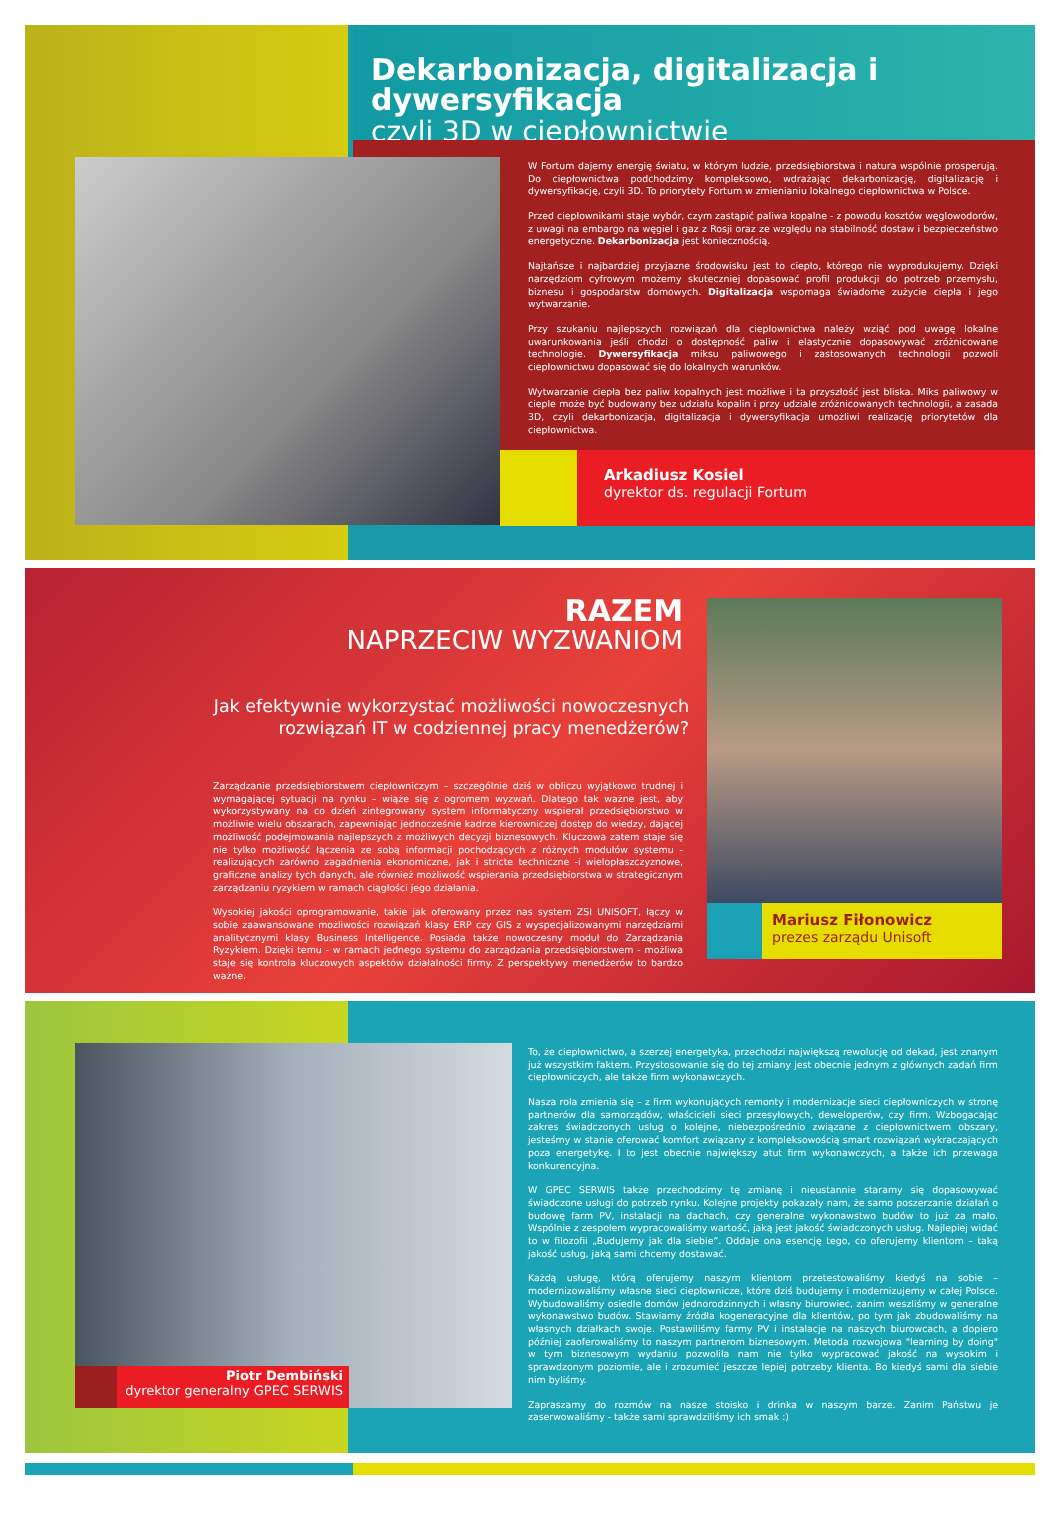Dekarbonizacja, digitalizacja i dywersyfikacja
czyli 3D w ciepłownictwie
W Fortum dajemy energię światu, w którym ludzie, przedsiębiorstwa i natura wspólnie prosperują. Do ciepłownictwa podchodzimy kompleksowo, wdrażając dekarbonizację, digitalizację i dywersyfikację, czyli 3D. To priorytety Fortum w zmienianiu lokalnego ciepłownictwa w Polsce.
Przed ciepłownikami staje wybór, czym zastąpić paliwa kopalne - z powodu kosztów węglowodorów, z uwagi na embargo na węgiel i gaz z Rosji oraz ze względu na stabilność dostaw i bezpieczeństwo energetyczne. Dekarbonizacja jest koniecznością.
Najtańsze i najbardziej przyjazne środowisku jest to ciepło, którego nie wyprodukujemy. Dzięki narzędziom cyfrowym możemy skuteczniej dopasować profil produkcji do potrzeb przemysłu, biznesu i gospodarstw domowych. Digitalizacja wspomaga świadome zużycie ciepła i jego wytwarzanie.
Przy szukaniu najlepszych rozwiązań dla ciepłownictwa należy wziąć pod uwagę lokalne uwarunkowania jeśli chodzi o dostępność paliw i elastycznie dopasowywać zróżnicowane technologie. Dywersyfikacja miksu paliwowego i zastosowanych technologii pozwoli ciepłownictwu dopasować się do lokalnych warunków.
Wytwarzanie ciepła bez paliw kopalnych jest możliwe i ta przyszłość jest bliska. Miks paliwowy w cieple może być budowany bez udziału kopalin i przy udziale zróżnicowanych technologii, a zasada 3D, czyli dekarbonizacja, digitalizacja i dywersyfikacja umożliwi realizację priorytetów dla ciepłownictwa.
Arkadiusz Kosiel
dyrektor ds. regulacji Fortum
RAZEM
NAPRZECIW WYZWANIOM
Jak efektywnie wykorzystać możliwości nowoczesnych rozwiązań IT w codziennej pracy menedżerów?
Zarządzanie przedsiębiorstwem ciepłowniczym – szczególnie dziś w obliczu wyjątkowo trudnej i wymagającej sytuacji na rynku – wiąże się z ogromem wyzwań. Dlatego tak ważne jest, aby wykorzystywany na co dzień zintegrowany system informatyczny wspierał przedsiębiorstwo w możliwie wielu obszarach, zapewniając jednocześnie kadrze kierowniczej dostęp do wiedzy, dającej możliwość podejmowania najlepszych z możliwych decyzji biznesowych. Kluczowa zatem staje się nie tylko możliwość łączenia ze sobą informacji pochodzących z różnych modułów systemu - realizujących zarówno zagadnienia ekonomiczne, jak i stricte techniczne -i wielopłaszczyznowe, graficzne analizy tych danych, ale również możliwość wspierania przedsiębiorstwa w strategicznym zarządzaniu ryzykiem w ramach ciągłości jego działania.
Wysokiej jakości oprogramowanie, takie jak oferowany przez nas system ZSI UNISOFT, łączy w sobie zaawansowane możliwości rozwiązań klasy ERP czy GIS z wyspecjalizowanymi narzędziami analitycznymi klasy Business Intelligence. Posiada także nowoczesny moduł do Zarządzania Ryzykiem. Dzięki temu - w ramach jednego systemu do zarządzania przedsiębiorstwem - możliwa staje się kontrola kluczowych aspektów działalności firmy. Z perspektywy menedżerów to bardzo ważne.
Mariusz Fiłonowicz
prezes zarządu Unisoft
Piotr Dembiński
dyrektor generalny GPEC SERWIS
To, że ciepłownictwo, a szerzej energetyka, przechodzi największą rewolucję od dekad, jest znanym już wszystkim faktem. Przystosowanie się do tej zmiany jest obecnie jednym z głównych zadań firm ciepłowniczych, ale także firm wykonawczych.
Nasza rola zmienia się – z firm wykonujących remonty i modernizacje sieci ciepłowniczych w stronę partnerów dla samorządów, właścicieli sieci przesyłowych, deweloperów, czy firm. Wzbogacając zakres świadczonych usług o kolejne, niebezpośrednio związane z ciepłownictwem obszary, jesteśmy w stanie oferować komfort związany z kompleksowością smart rozwiązań wykraczających poza energetykę. I to jest obecnie największy atut firm wykonawczych, a także ich przewaga konkurencyjna.
W GPEC SERWIS także przechodzimy tę zmianę i nieustannie staramy się dopasowywać świadczone usługi do potrzeb rynku. Kolejne projekty pokazały nam, że samo poszerzanie działań o budowę farm PV, instalacji na dachach, czy generalne wykonawstwo budów to już za mało. Wspólnie z zespołem wypracowaliśmy wartość, jaką jest jakość świadczonych usług. Najlepiej widać to w filozofii „Budujemy jak dla siebie”. Oddaje ona esencję tego, co oferujemy klientom – taką jakość usług, jaką sami chcemy dostawać.
Każdą usługę, którą oferujemy naszym klientom przetestowaliśmy kiedyś na sobie – modernizowaliśmy własne sieci ciepłownicze, które dziś budujemy i modernizujemy w całej Polsce. Wybudowaliśmy osiedle domów jednorodzinnych i własny biurowiec, zanim weszliśmy w generalne wykonawstwo budów. Stawiamy źródła kogeneracyjne dla klientów, po tym jak zbudowaliśmy na własnych działkach swoje. Postawiliśmy farmy PV i instalacje na naszych biurowcach, a dopiero później zaoferowaliśmy to naszym partnerom biznesowym. Metoda rozwojowa "learning by doing" w tym biznesowym wydaniu pozwoliła nam nie tylko wypracować jakość na wysokim i sprawdzonym poziomie, ale i zrozumieć jeszcze lepiej potrzeby klienta. Bo kiedyś sami dla siebie nim byliśmy.
Zapraszamy do rozmów na nasze stoisko i drinka w naszym barze. Zanim Państwu je zaserwowaliśmy - także sami sprawdziliśmy ich smak :)